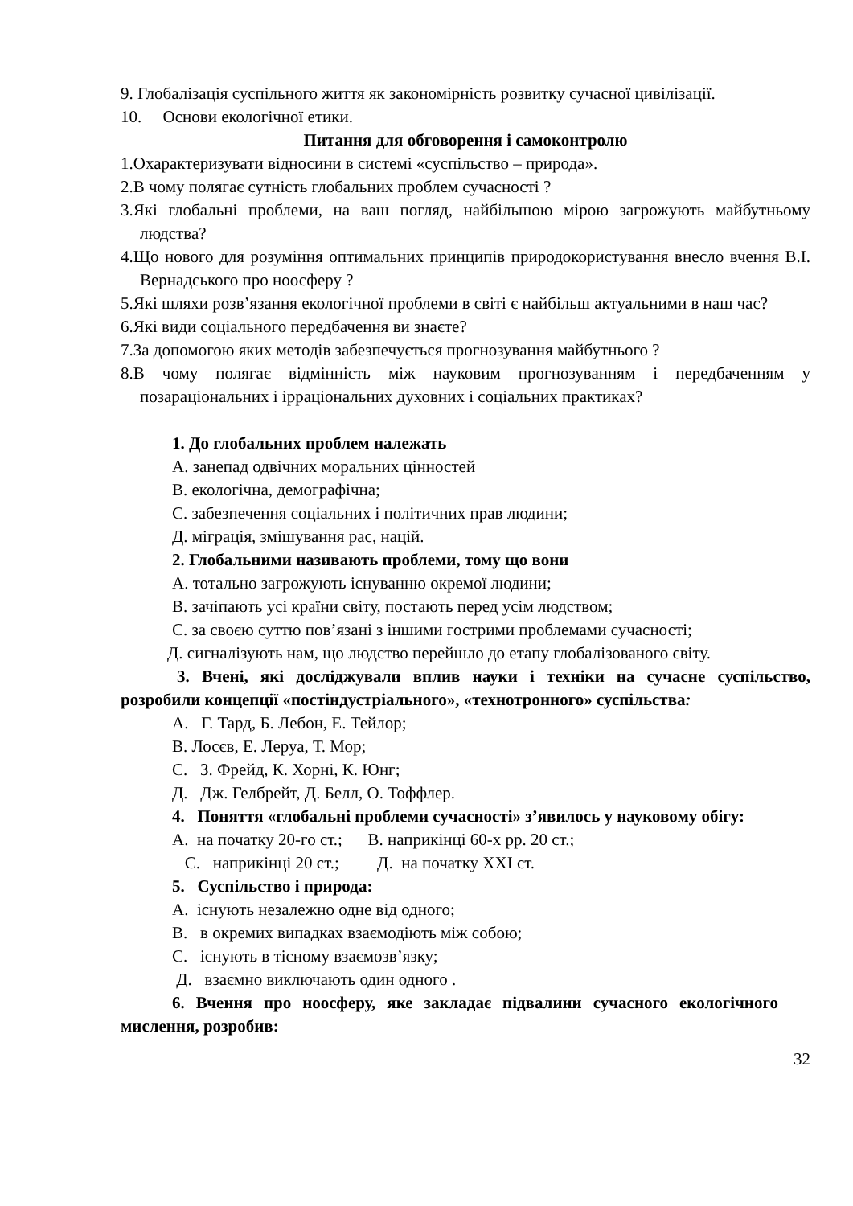9. Глобалізація суспільного життя як закономірність розвитку сучасної цивілізації.
10. Основи екологічної етики.
Питання для обговорення і самоконтролю
1.Охарактеризувати відносини в системі «суспільство – природа».
2.В чому полягає сутність глобальних проблем сучасності ?
3.Які глобальні проблеми, на ваш погляд, найбільшою мірою загрожують майбутньому людства?
4.Що нового для розуміння оптимальних принципів природокористування внесло вчення В.І. Вернадського про ноосферу ?
5.Які шляхи розв’язання екологічної проблеми в світі є найбільш актуальними в наш час?
6.Які види соціального передбачення ви знаєте?
7.За допомогою яких методів забезпечується прогнозування майбутнього ?
8.В чому полягає відмінність між науковим прогнозуванням і передбаченням у позараціональних і ірраціональних духовних і соціальних практиках?
1. До глобальних проблем належать
А. занепад одвічних моральних цінностей
В. екологічна, демографічна;
С. забезпечення соціальних і політичних прав людини;
Д. міграція, змішування рас, націй.
2. Глобальними називають проблеми, тому що вони
А. тотально загрожують існуванню окремої людини;
В. зачіпають усі країни світу, постають перед усім людством;
С. за своєю суттю пов’язані з іншими гострими проблемами сучасності;
Д. сигналізують нам, що людство перейшло до етапу глобалізованого світу.
3. Вчені, які досліджували вплив науки і техніки на сучасне суспільство, розробили концепції «постіндустріального», «технотронного» суспільства:
А. Г. Тард, Б. Лебон, Е. Тейлор;
В. Лосєв, Е. Леруа, Т. Мор;
С. З. Фрейд, К. Хорні, К. Юнг;
Д. Дж. Гелбрейт, Д. Белл, О. Тоффлер.
4. Поняття «глобальні проблеми сучасності» з’явилось у науковому обігу:
А. на початку 20-го ст.; В. наприкінці 60-х рр. 20 ст.;
С. наприкінці 20 ст.; Д. на початку XXI ст.
5. Суспільство і природа:
А. існують незалежно одне від одного;
В. в окремих випадках взаємодіють між собою;
С. існують в тісному взаємозв’язку;
Д. взаємно виключають один одного .
6. Вчення про ноосферу, яке закладає підвалини сучасного екологічного мислення, розробив:
32